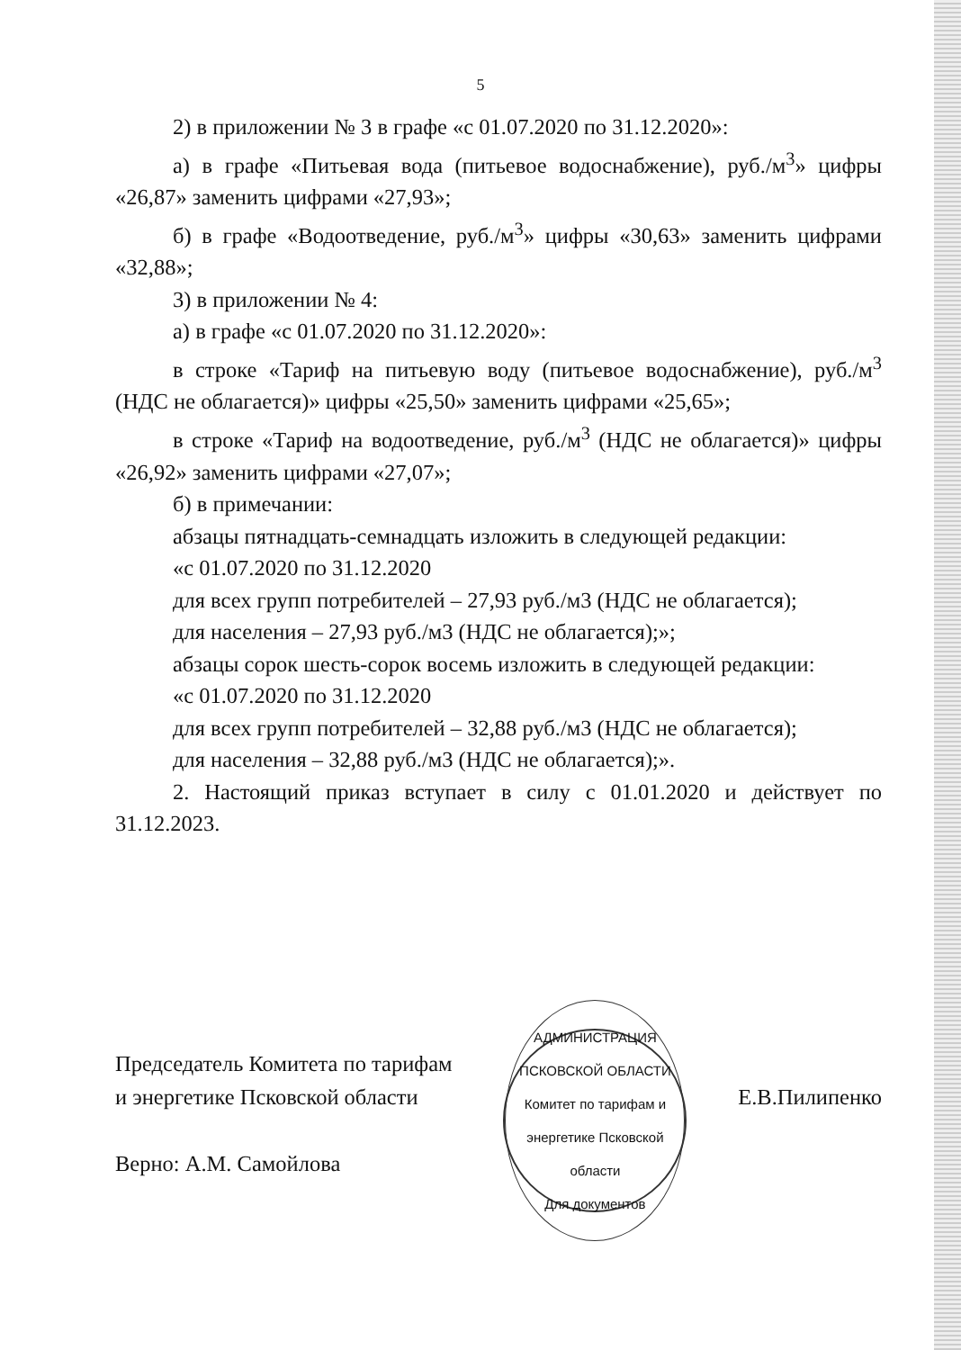5
2) в приложении № 3 в графе «с 01.07.2020 по 31.12.2020»:
а) в графе «Питьевая вода (питьевое водоснабжение), руб./м<sup>3</sup>» цифры «26,87» заменить цифрами «27,93»;
б) в графе «Водоотведение, руб./м<sup>3</sup>» цифры «30,63» заменить цифрами «32,88»;
3) в приложении № 4:
а) в графе «с 01.07.2020 по 31.12.2020»:
в строке «Тариф на питьевую воду (питьевое водоснабжение), руб./м<sup>3</sup> (НДС не облагается)» цифры «25,50» заменить цифрами «25,65»;
в строке «Тариф на водоотведение, руб./м<sup>3</sup> (НДС не облагается)» цифры «26,92» заменить цифрами «27,07»;
б) в примечании:
абзацы пятнадцать-семнадцать изложить в следующей редакции:
«с 01.07.2020 по 31.12.2020
для всех групп потребителей – 27,93 руб./м3 (НДС не облагается);
для населения – 27,93 руб./м3 (НДС не облагается);»;
абзацы сорок шесть-сорок восемь изложить в следующей редакции:
«с 01.07.2020 по 31.12.2020
для всех групп потребителей – 32,88 руб./м3 (НДС не облагается);
для населения – 32,88 руб./м3 (НДС не облагается);».
2. Настоящий приказ вступает в силу с 01.01.2020 и действует по 31.12.2023.
Председатель Комитета по тарифам
и энергетике Псковской области
Верно: А.М. Самойлова
АДМИНИСТРАЦИЯ ПСКОВСКОЙ ОБЛАСТИ
Комитет по тарифам и энергетике Псковской области
Для документов
Е.В.Пилипенко